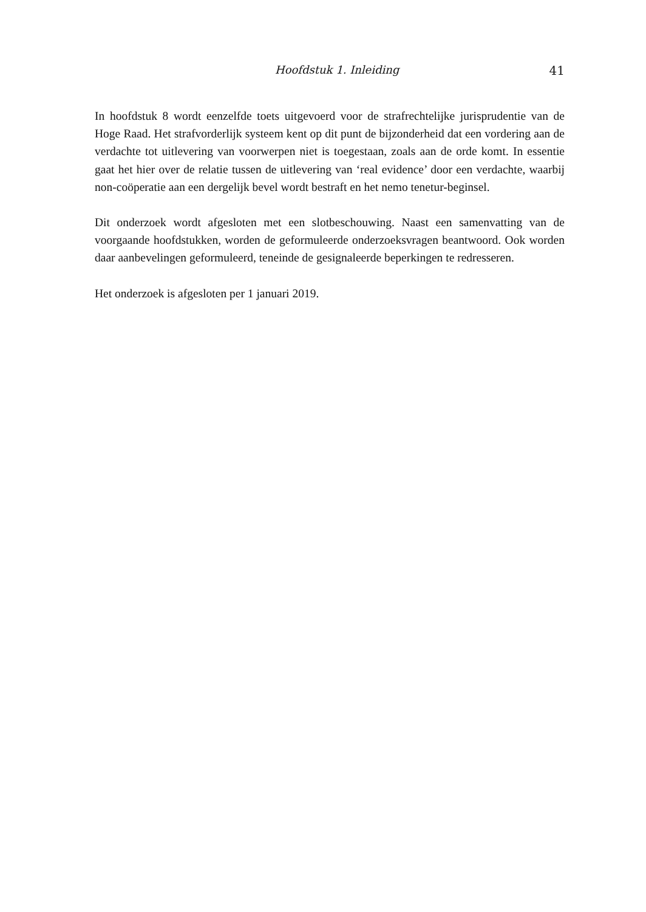Hoofdstuk 1. Inleiding 41
In hoofdstuk 8 wordt eenzelfde toets uitgevoerd voor de strafrechtelijke jurisprudentie van de Hoge Raad. Het strafvorderlijk systeem kent op dit punt de bijzonderheid dat een vordering aan de verdachte tot uitlevering van voorwerpen niet is toegestaan, zoals aan de orde komt. In essentie gaat het hier over de relatie tussen de uitlevering van ‘real evidence’ door een verdachte, waarbij non-coöperatie aan een dergelijk bevel wordt bestraft en het nemo tenetur-beginsel.
Dit onderzoek wordt afgesloten met een slotbeschouwing. Naast een samenvatting van de voorgaande hoofdstukken, worden de geformuleerde onderzoeksvragen beantwoord. Ook worden daar aanbevelingen geformuleerd, teneinde de gesignaleerde beperkingen te redresseren.
Het onderzoek is afgesloten per 1 januari 2019.